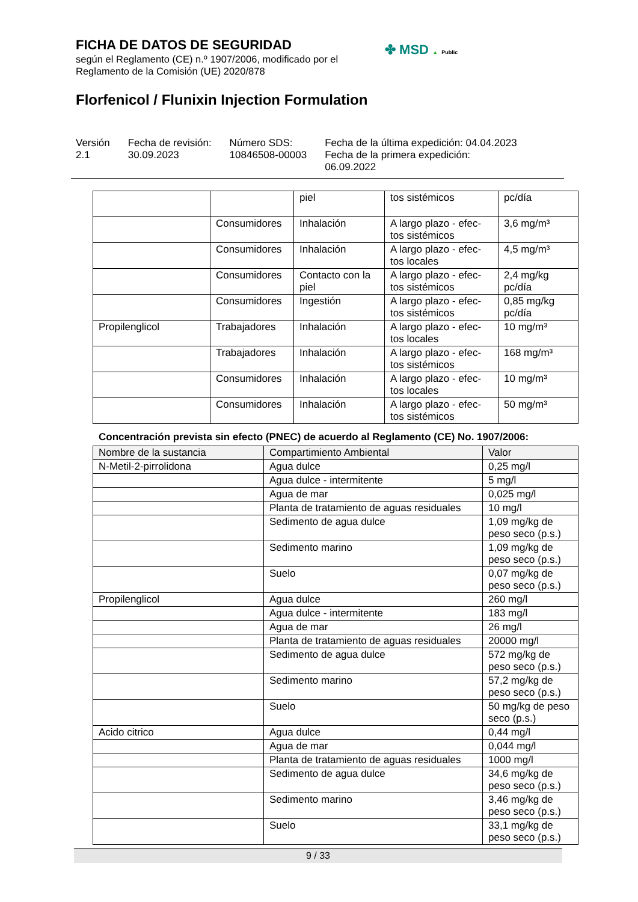FICHA DE DATOS DE SEGURIDAD
según el Reglamento (CE) n.º 1907/2006, modificado por el
Reglamento de la Comisión (UE) 2020/878
✤ MSD ▲ Public
Florfenicol / Flunixin Injection Formulation
Versión
2.1
Fecha de revisión:
30.09.2023
Número SDS:
10846508-00003
Fecha de la última expedición: 04.04.2023
Fecha de la primera expedición:
06.09.2022
| | | piel | tos sistémicos | pc/día |
| | Consumidores | Inhalación | A largo plazo - efec-tos sistémicos | 3,6 mg/m³ |
| | Consumidores | Inhalación | A largo plazo - efec-tos locales | 4,5 mg/m³ |
| | Consumidores | Contacto con la piel | A largo plazo - efec-tos sistémicos | 2,4 mg/kg pc/día |
| | Consumidores | Ingestión | A largo plazo - efec-tos sistémicos | 0,85 mg/kg pc/día |
| Propilenglicol | Trabajadores | Inhalación | A largo plazo - efec-tos locales | 10 mg/m³ |
| | Trabajadores | Inhalación | A largo plazo - efec-tos sistémicos | 168 mg/m³ |
| | Consumidores | Inhalación | A largo plazo - efec-tos locales | 10 mg/m³ |
| | Consumidores | Inhalación | A largo plazo - efec-tos sistémicos | 50 mg/m³ |
Concentración prevista sin efecto (PNEC) de acuerdo al Reglamento (CE) No. 1907/2006:
| Nombre de la sustancia | Compartimiento Ambiental | Valor |
| --- | --- | --- |
| N-Metil-2-pirrolidona | Agua dulce | 0,25 mg/l |
| | Agua dulce - intermitente | 5 mg/l |
| | Agua de mar | 0,025 mg/l |
| | Planta de tratamiento de aguas residuales | 10 mg/l |
| | Sedimento de agua dulce | 1,09 mg/kg de peso seco (p.s.) |
| | Sedimento marino | 1,09 mg/kg de peso seco (p.s.) |
| | Suelo | 0,07 mg/kg de peso seco (p.s.) |
| Propilenglicol | Agua dulce | 260 mg/l |
| | Agua dulce - intermitente | 183 mg/l |
| | Agua de mar | 26 mg/l |
| | Planta de tratamiento de aguas residuales | 20000 mg/l |
| | Sedimento de agua dulce | 572 mg/kg de peso seco (p.s.) |
| | Sedimento marino | 57,2 mg/kg de peso seco (p.s.) |
| | Suelo | 50 mg/kg de peso seco (p.s.) |
| Acido citrico | Agua dulce | 0,44 mg/l |
| | Agua de mar | 0,044 mg/l |
| | Planta de tratamiento de aguas residuales | 1000 mg/l |
| | Sedimento de agua dulce | 34,6 mg/kg de peso seco (p.s.) |
| | Sedimento marino | 3,46 mg/kg de peso seco (p.s.) |
| | Suelo | 33,1 mg/kg de peso seco (p.s.) |
9 / 33